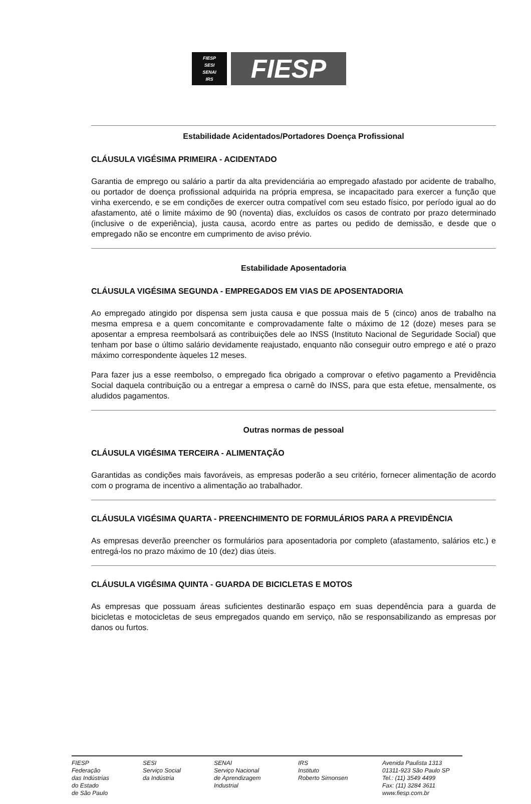FIESP
SESI
SENAI
IRS
FIESP
Estabilidade Acidentados/Portadores Doença Profissional
CLÁUSULA VIGÉSIMA PRIMEIRA - ACIDENTADO
Garantia de emprego ou salário a partir da alta previdenciária ao empregado afastado por acidente de trabalho, ou portador de doença profissional adquirida na própria empresa, se incapacitado para exercer a função que vinha exercendo, e se em condições de exercer outra compatível com seu estado físico, por período igual ao do afastamento, até o limite máximo de 90 (noventa) dias, excluídos os casos de contrato por prazo determinado (inclusive o de experiência), justa causa, acordo entre as partes ou pedido de demissão, e desde que o empregado não se encontre em cumprimento de aviso prévio.
Estabilidade Aposentadoria
CLÁUSULA VIGÉSIMA SEGUNDA - EMPREGADOS EM VIAS DE APOSENTADORIA
Ao empregado atingido por dispensa sem justa causa e que possua mais de 5 (cinco) anos de trabalho na mesma empresa e a quem concomitante e comprovadamente falte o máximo de 12 (doze) meses para se aposentar a empresa reembolsará as contribuições dele ao INSS (Instituto Nacional de Seguridade Social) que tenham por base o último salário devidamente reajustado, enquanto não conseguir outro emprego e até o prazo máximo correspondente àqueles 12 meses.
Para fazer jus a esse reembolso, o empregado fica obrigado a comprovar o efetivo pagamento a Previdência Social daquela contribuição ou a entregar a empresa o carnê do INSS, para que esta efetue, mensalmente, os aludidos pagamentos.
Outras normas de pessoal
CLÁUSULA VIGÉSIMA TERCEIRA - ALIMENTAÇÃO
Garantidas as condições mais favoráveis, as empresas poderão a seu critério, fornecer alimentação de acordo com o programa de incentivo a alimentação ao trabalhador.
CLÁUSULA VIGÉSIMA QUARTA - PREENCHIMENTO DE FORMULÁRIOS PARA A PREVIDÊNCIA
As empresas deverão preencher os formulários para aposentadoria por completo (afastamento, salários etc.) e entregá-los no prazo máximo de 10 (dez) dias úteis.
CLÁUSULA VIGÉSIMA QUINTA - GUARDA DE BICICLETAS E MOTOS
As empresas que possuam áreas suficientes destinarão espaço em suas dependência para a guarda de bicicletas e motocicletas de seus empregados quando em serviço, não se responsabilizando as empresas por danos ou furtos.
FIESP
Federação
das Indústrias
do Estado
de São Paulo
SESI
Serviço Social
da Indústria
SENAI
Serviço Nacional
de Aprendizagem
Industrial
IRS
Instituto
Roberto Simonsen
Avenida Paulista 1313
01311-923 São Paulo SP
Tel.: (11) 3549 4499
Fax: (11) 3284 3611
www.fiesp.com.br